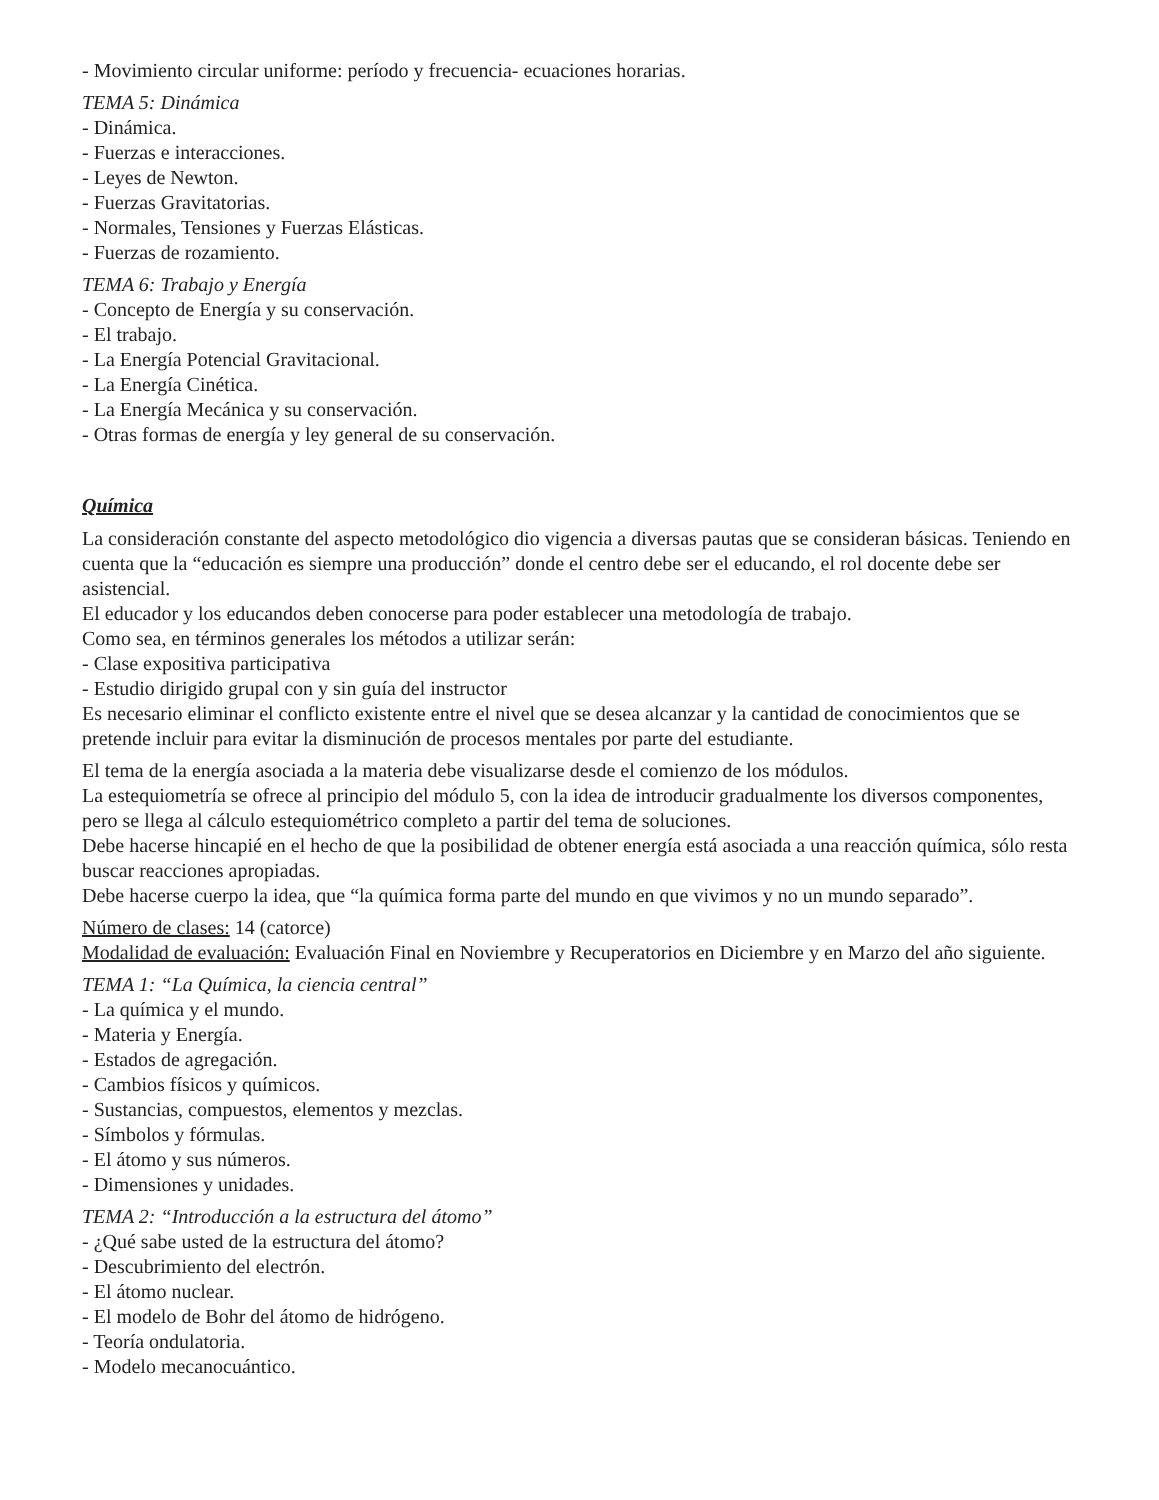- Movimiento circular uniforme: período y frecuencia- ecuaciones horarias.
TEMA 5: Dinámica
- Dinámica.
- Fuerzas e interacciones.
- Leyes de Newton.
- Fuerzas Gravitatorias.
- Normales, Tensiones y Fuerzas Elásticas.
- Fuerzas de rozamiento.
TEMA 6: Trabajo y Energía
- Concepto de Energía y su conservación.
- El trabajo.
- La Energía Potencial Gravitacional.
- La Energía Cinética.
- La Energía Mecánica y su conservación.
- Otras formas de energía y ley general de su conservación.
Química
La consideración constante del aspecto metodológico dio vigencia a diversas pautas que se consideran básicas. Teniendo en cuenta que la “educación es siempre una producción” donde el centro debe ser el educando, el rol docente debe ser asistencial.
El educador y los educandos deben conocerse para poder establecer una metodología de trabajo.
Como sea, en términos generales los métodos a utilizar serán:
- Clase expositiva participativa
- Estudio dirigido grupal con y sin guía del instructor
Es necesario eliminar el conflicto existente entre el nivel que se desea alcanzar y la cantidad de conocimientos que se pretende incluir para evitar la disminución de procesos mentales por parte del estudiante.
El tema de la energía asociada a la materia debe visualizarse desde el comienzo de los módulos.
La estequiometría se ofrece al principio del módulo 5, con la idea de introducir gradualmente los diversos componentes, pero se llega al cálculo estequiométrico completo a partir del tema de soluciones.
Debe hacerse hincapié en el hecho de que la posibilidad de obtener energía está asociada a una reacción química, sólo resta buscar reacciones apropiadas.
Debe hacerse cuerpo la idea, que “la química forma parte del mundo en que vivimos y no un mundo separado”.
Número de clases: 14 (catorce)
Modalidad de evaluación: Evaluación Final en Noviembre y Recuperatorios en Diciembre y en Marzo del año siguiente.
TEMA 1: “La Química, la ciencia central”
- La química y el mundo.
- Materia y Energía.
- Estados de agregación.
- Cambios físicos y químicos.
- Sustancias, compuestos, elementos y mezclas.
- Símbolos y fórmulas.
- El átomo y sus números.
- Dimensiones y unidades.
TEMA 2: “Introducción a la estructura del átomo”
- ¿Qué sabe usted de la estructura del átomo?
- Descubrimiento del electrón.
- El átomo nuclear.
- El modelo de Bohr del átomo de hidrógeno.
- Teoría ondulatoria.
- Modelo mecanocuántico.